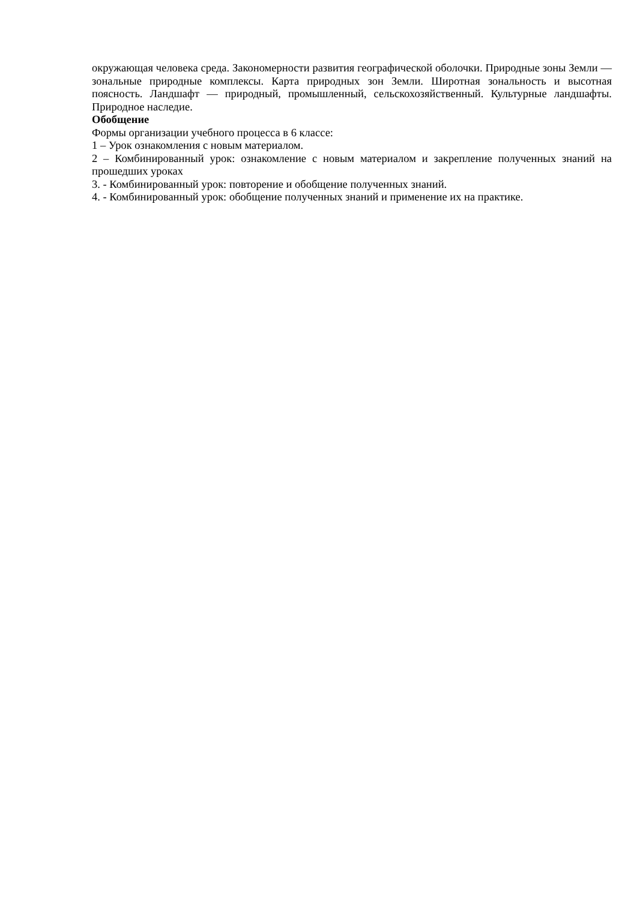окружающая человека среда. Закономерности развития географической оболочки. Природные зоны Земли — зональные природные комплексы. Карта природных зон Земли. Широтная зональность и высотная поясность. Ландшафт — природный, промышленный, сельскохозяйственный. Культурные ландшафты. Природное наследие.
Обобщение
Формы организации учебного процесса в 6 классе:
1 – Урок ознакомления с новым материалом.
2 – Комбинированный урок: ознакомление с новым материалом и закрепление полученных знаний на прошедших уроках
3. - Комбинированный урок: повторение и обобщение полученных знаний.
4. - Комбинированный урок: обобщение полученных знаний и применение их на практике.